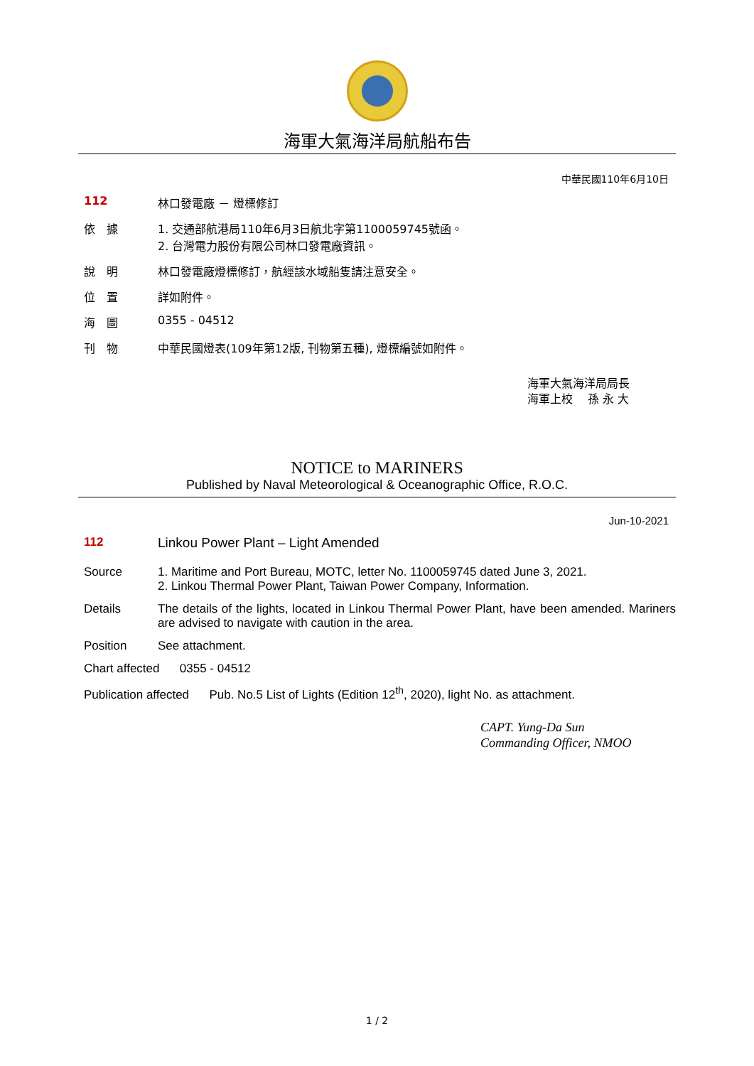海軍大氣海洋局航船布告
中華民國110年6月10日
112 林口發電廠 － 燈標修訂
依　據 1. 交通部航港局110年6月3日航北字第1100059745號函。
2. 台灣電力股份有限公司林口發電廠資訊。
說　明 林口發電廠燈標修訂，航經該水域船隻請注意安全。
位　置 詳如附件。
海　圖 0355 - 04512
刊　物 中華民國燈表(109年第12版, 刊物第五種), 燈標編號如附件。
海軍大氣海洋局局長
海軍上校　 孫 永 大
NOTICE to MARINERS
Published by Naval Meteorological & Oceanographic Office, R.O.C.
Jun-10-2021
112 Linkou Power Plant – Light Amended
Source 1. Maritime and Port Bureau, MOTC, letter No. 1100059745 dated June 3, 2021.
2. Linkou Thermal Power Plant, Taiwan Power Company, Information.
Details The details of the lights, located in Linkou Thermal Power Plant, have been amended. Mariners are advised to navigate with caution in the area.
Position See attachment.
Chart affected 0355 - 04512
Publication affected Pub. No.5 List of Lights (Edition 12<sup>th</sup>, 2020), light No. as attachment.
CAPT. Yung-Da Sun
Commanding Officer, NMOO
1 / 2